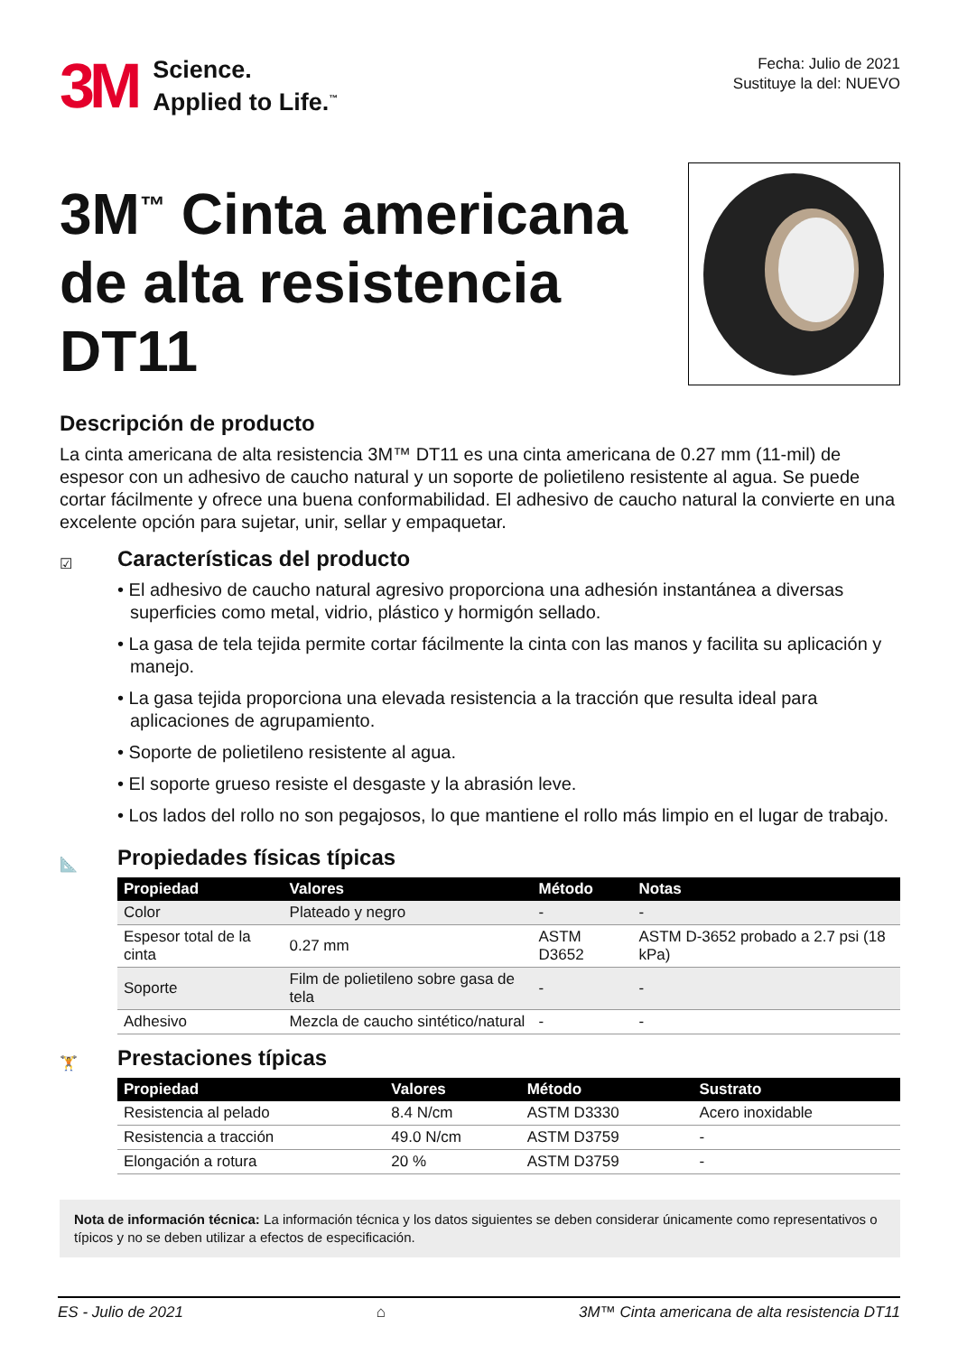3M
Science.
Applied to Life.<sup>™</sup>
Fecha: Julio de 2021
Sustituye la del: NUEVO
3M<sup>™</sup> Cinta americana
de alta resistencia DT11
Descripción de producto
La cinta americana de alta resistencia 3M™ DT11 es una cinta americana de 0.27 mm (11-mil) de espesor con un adhesivo de caucho natural y un soporte de polietileno resistente al agua. Se puede cortar fácilmente y ofrece una buena conformabilidad. El adhesivo de caucho natural la convierte en una excelente opción para sujetar, unir, sellar y empaquetar.
☑
Características del producto
• El adhesivo de caucho natural agresivo proporciona una adhesión instantánea a diversas superficies como metal, vidrio, plástico y hormigón sellado.
• La gasa de tela tejida permite cortar fácilmente la cinta con las manos y facilita su aplicación y manejo.
• La gasa tejida proporciona una elevada resistencia a la tracción que resulta ideal para aplicaciones de agrupamiento.
• Soporte de polietileno resistente al agua.
• El soporte grueso resiste el desgaste y la abrasión leve.
• Los lados del rollo no son pegajosos, lo que mantiene el rollo más limpio en el lugar de trabajo.
📐
Propiedades físicas típicas
| Propiedad | Valores | Método | Notas |
| --- | --- | --- | --- |
| Color | Plateado y negro | - | - |
| Espesor total de la cinta | 0.27 mm | ASTM D3652 | ASTM D-3652 probado a 2.7 psi (18 kPa) |
| Soporte | Film de polietileno sobre gasa de tela | - | - |
| Adhesivo | Mezcla de caucho sintético/natural | - | - |
🏋
Prestaciones típicas
| Propiedad | Valores | Método | Sustrato |
| --- | --- | --- | --- |
| Resistencia al pelado | 8.4 N/cm | ASTM D3330 | Acero inoxidable |
| Resistencia a tracción | 49.0 N/cm | ASTM D3759 | - |
| Elongación a rotura | 20 % | ASTM D3759 | - |
Nota de información técnica: La información técnica y los datos siguientes se deben considerar únicamente como representativos o típicos y no se deben utilizar a efectos de especificación.
ES - Julio de 2021 ⌂ 3M™ Cinta americana de alta resistencia DT11